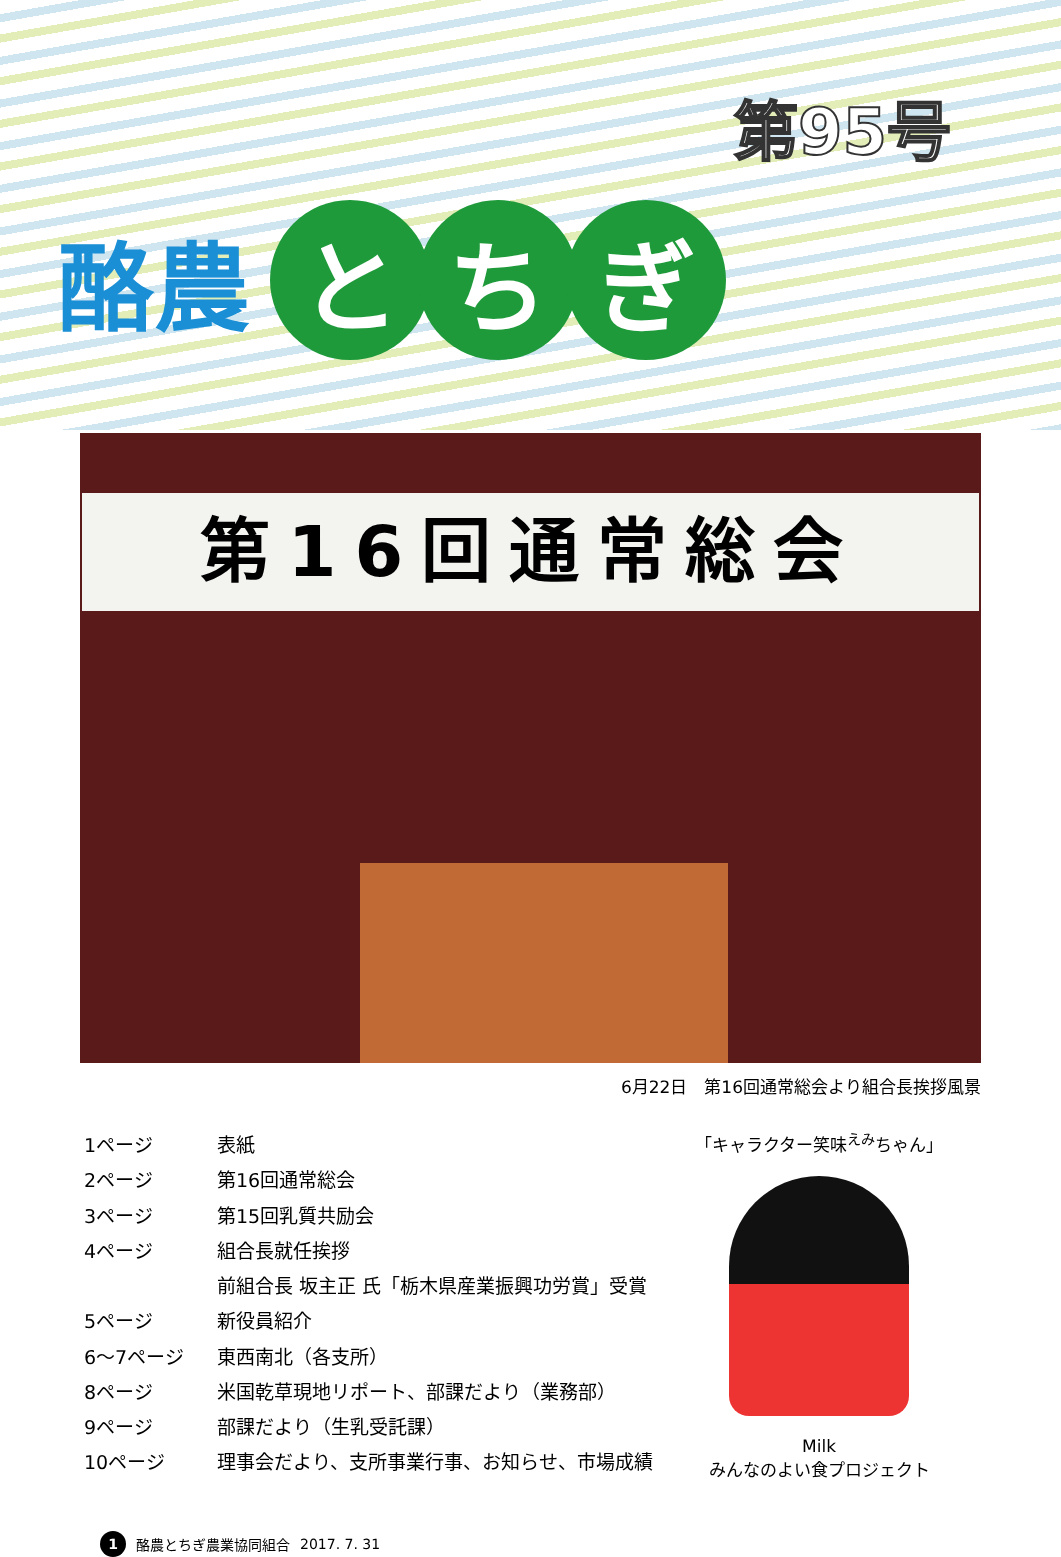第95号
酪農 と ち ぎ
第16回通常総会
6月22日　第16回通常総会より組合長挨拶風景
| 1ページ | 表紙 |
| 2ページ | 第16回通常総会 |
| 3ページ | 第15回乳質共励会 |
| 4ページ | 組合長就任挨拶 |
| | 前組合長 坂主正 氏「栃木県産業振興功労賞」受賞 |
| 5ページ | 新役員紹介 |
| 6～7ページ | 東西南北（各支所） |
| 8ページ | 米国乾草現地リポート、部課だより（業務部） |
| 9ページ | 部課だより（生乳受託課） |
| 10ページ | 理事会だより、支所事業行事、お知らせ、市場成績 |
「キャラクター笑味<sup>えみ</sup>ちゃん」
Milk
みんなのよい食プロジェクト
1 酪農とちぎ農業協同組合 2017. 7. 31